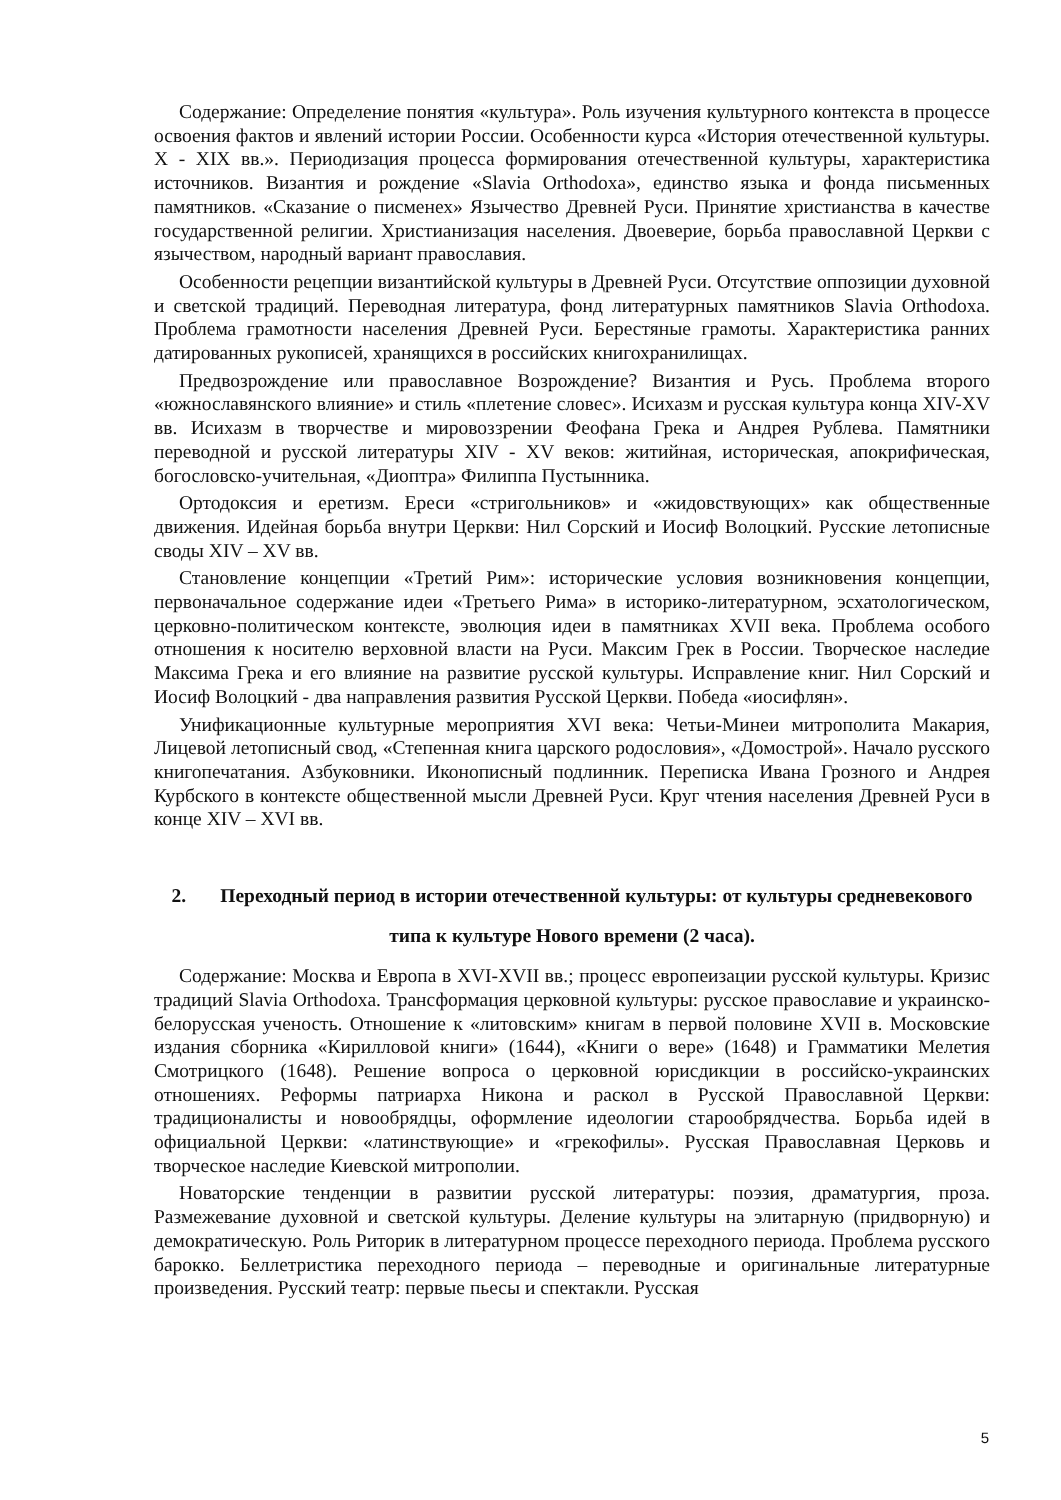Содержание: Определение понятия «культура». Роль изучения культурного контекста в процессе освоения фактов и явлений истории России. Особенности курса «История отечественной культуры. X - XIX вв.». Периодизация процесса формирования отечественной культуры, характеристика источников. Византия и рождение «Slavia Orthodoxa», единство языка и фонда письменных памятников. «Сказание о писменех» Язычество Древней Руси. Принятие христианства в качестве государственной религии. Христианизация населения. Двоеверие, борьба православной Церкви с язычеством, народный вариант православия.
Особенности рецепции византийской культуры в Древней Руси. Отсутствие оппозиции духовной и светской традиций. Переводная литература, фонд литературных памятников Slavia Orthodoxa. Проблема грамотности населения Древней Руси. Берестяные грамоты. Характеристика ранних датированных рукописей, хранящихся в российских книгохранилищах.
Предвозрождение или православное Возрождение? Византия и Русь. Проблема второго «южнославянского влияние» и стиль «плетение словес». Исихазм и русская культура конца XIV-XV вв. Исихазм в творчестве и мировоззрении Феофана Грека и Андрея Рублева. Памятники переводной и русской литературы XIV - XV веков: житийная, историческая, апокрифическая, богословско-учительная, «Диоптра» Филиппа Пустынника.
Ортодоксия и еретизм. Ереси «стригольников» и «жидовствующих» как общественные движения. Идейная борьба внутри Церкви: Нил Сорский и Иосиф Волоцкий. Русские летописные своды XIV – XV вв.
Становление концепции «Третий Рим»: исторические условия возникновения концепции, первоначальное содержание идеи «Третьего Рима» в историко-литературном, эсхатологическом, церковно-политическом контексте, эволюция идеи в памятниках XVII века. Проблема особого отношения к носителю верховной власти на Руси. Максим Грек в России. Творческое наследие Максима Грека и его влияние на развитие русской культуры. Исправление книг. Нил Сорский и Иосиф Волоцкий - два направления развития Русской Церкви. Победа «иосифлян».
Унификационные культурные мероприятия XVI века: Четьи-Минеи митрополита Макария, Лицевой летописный свод, «Степенная книга царского родословия», «Домострой». Начало русского книгопечатания. Азбуковники. Иконописный подлинник. Переписка Ивана Грозного и Андрея Курбского в контексте общественной мысли Древней Руси. Круг чтения населения Древней Руси в конце XIV – XVI вв.
2. Переходный период в истории отечественной культуры: от культуры средневекового типа к культуре Нового времени (2 часа).
Содержание: Москва и Европа в XVI-XVII вв.; процесс европеизации русской культуры. Кризис традиций Slavia Orthodoxa. Трансформация церковной культуры: русское православие и украинско-белорусская ученость. Отношение к «литовским» книгам в первой половине XVII в. Московские издания сборника «Кирилловой книги» (1644), «Книги о вере» (1648) и Грамматики Мелетия Смотрицкого (1648). Решение вопроса о церковной юрисдикции в российско-украинских отношениях. Реформы патриарха Никона и раскол в Русской Православной Церкви: традиционалисты и новообрядцы, оформление идеологии старообрядчества. Борьба идей в официальной Церкви: «латинствующие» и «грекофилы». Русская Православная Церковь и творческое наследие Киевской митрополии.
Новаторские тенденции в развитии русской литературы: поэзия, драматургия, проза. Размежевание духовной и светской культуры. Деление культуры на элитарную (придворную) и демократическую. Роль Риторик в литературном процессе переходного периода. Проблема русского барокко. Беллетристика переходного периода – переводные и оригинальные литературные произведения. Русский театр: первые пьесы и спектакли. Русская
5